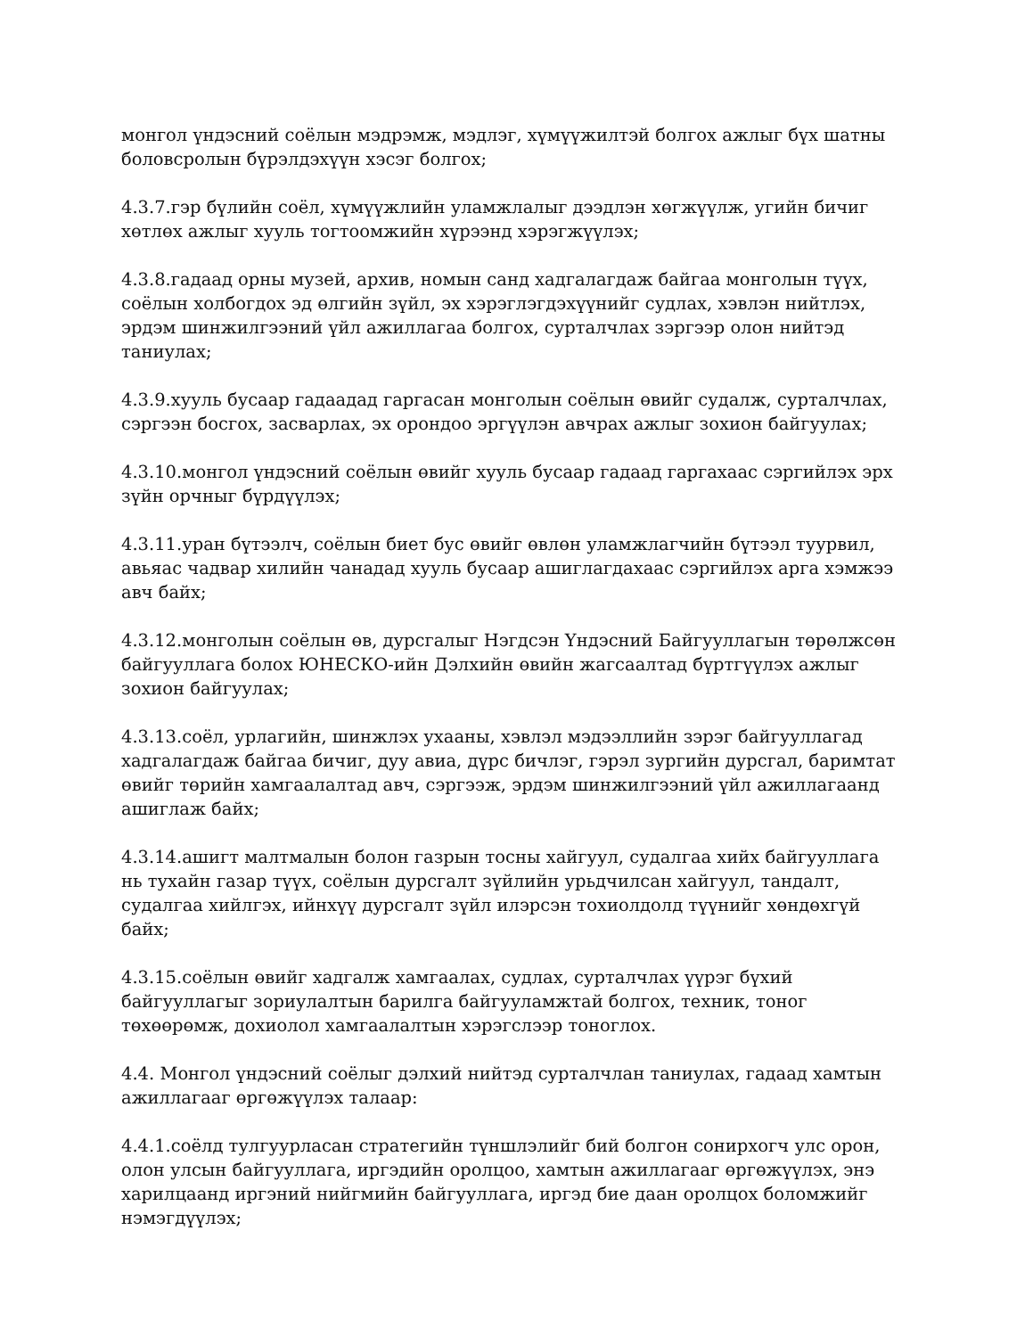монгол үндэсний соёлын мэдрэмж, мэдлэг, хүмүүжилтэй болгох ажлыг бүх шатны боловсролын бүрэлдэхүүн хэсэг болгох;
4.3.7.гэр бүлийн соёл, хүмүүжлийн уламжлалыг дээдлэн хөгжүүлж, угийн бичиг хөтлөх ажлыг хууль тогтоомжийн хүрээнд хэрэгжүүлэх;
4.3.8.гадаад орны музей, архив, номын санд хадгалагдаж байгаа монголын түүх, соёлын холбогдох эд өлгийн зүйл, эх хэрэглэгдэхүүнийг судлах, хэвлэн нийтлэх, эрдэм шинжилгээний үйл ажиллагаа болгох, сурталчлах зэргээр олон нийтэд таниулах;
4.3.9.хууль бусаар гадаадад гаргасан монголын соёлын өвийг судалж, сурталчлах, сэргээн босгох, засварлах, эх орондоо эргүүлэн авчрах ажлыг зохион байгуулах;
4.3.10.монгол үндэсний соёлын өвийг хууль бусаар гадаад гаргахаас сэргийлэх эрх зүйн орчныг бүрдүүлэх;
4.3.11.уран бүтээлч, соёлын биет бус өвийг өвлөн уламжлагчийн бүтээл туурвил, авьяас чадвар хилийн чанадад хууль бусаар ашиглагдахаас сэргийлэх арга хэмжээ авч байх;
4.3.12.монголын соёлын өв, дурсгалыг Нэгдсэн Үндэсний Байгууллагын төрөлжсөн байгууллага болох ЮНЕСКО-ийн Дэлхийн өвийн жагсаалтад бүртгүүлэх ажлыг зохион байгуулах;
4.3.13.соёл, урлагийн, шинжлэх ухааны, хэвлэл мэдээллийн зэрэг байгууллагад хадгалагдаж байгаа бичиг, дуу авиа, дүрс бичлэг, гэрэл зургийн дурсгал, баримтат өвийг төрийн хамгаалалтад авч, сэргээж, эрдэм шинжилгээний үйл ажиллагаанд ашиглаж байх;
4.3.14.ашигт малтмалын болон газрын тосны хайгуул, судалгаа хийх байгууллага нь тухайн газар түүх, соёлын дурсгалт зүйлийн урьдчилсан хайгуул, тандалт, судалгаа хийлгэх, ийнхүү дурсгалт зүйл илэрсэн тохиолдолд түүнийг хөндөхгүй байх;
4.3.15.соёлын өвийг хадгалж хамгаалах, судлах, сурталчлах үүрэг бүхий байгууллагыг зориулалтын барилга байгууламжтай болгох, техник, тоног төхөөрөмж, дохиолол хамгаалалтын хэрэгслээр тоноглох.
4.4. Монгол үндэсний соёлыг дэлхий нийтэд сурталчлан таниулах, гадаад хамтын ажиллагааг өргөжүүлэх талаар:
4.4.1.соёлд тулгуурласан стратегийн түншлэлийг бий болгон сонирхогч улс орон, олон улсын байгууллага, иргэдийн оролцоо, хамтын ажиллагааг өргөжүүлэх, энэ харилцаанд иргэний нийгмийн байгууллага, иргэд бие даан оролцох боломжийг нэмэгдүүлэх;